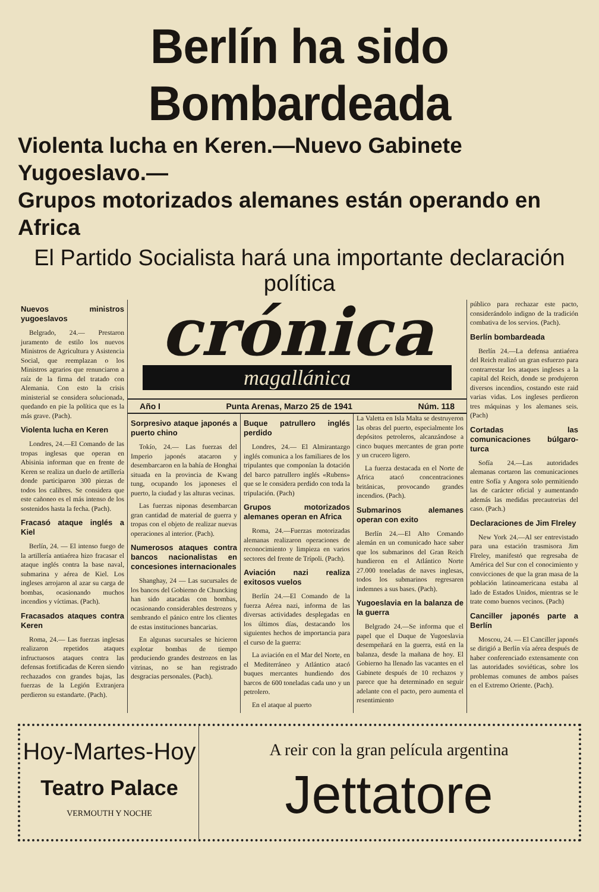Berlín ha sido Bombardeada
Violenta lucha en Keren.—Nuevo Gabinete Yugoeslavo.—
Grupos motorizados alemanes están operando en Africa
El Partido Socialista hará una importante declaración política
Nuevos ministros yugoeslavos
Belgrado, 24.— Prestaron juramento de estilo los nuevos Ministros de Agricultura y Asistencia Social, que reemplazan o los Ministros agrarios que renunciaron a raíz de la firma del tratado con Alemania. Con esto la crisis ministerial se considera solucionada, quedando en pie la política que es la más grave. (Pach).
Violenta lucha en Keren
Londres, 24.—El Comando de las tropas inglesas que operan en Abisinia informan que en frente de Keren se realiza un duelo de artillería donde participaron 300 piezas de todos los calibres. Se considera que este cañoneo es el más intenso de los sostenidos hasta la fecha. (Pach).
Fracasó ataque inglés a Kiel
Berlín, 24. — El intenso fuego de la artillería antiaérea hizo fracasar el ataque inglés contra la base naval, submarina y aérea de Kiel. Los ingleses arrojaron al azar su carga de bombas, ocasionando muchos incendios y víctimas. (Pach).
Fracasados ataques contra Keren
Roma, 24.— Las fuerzas inglesas realizaron repetidos ataques infructuosos ataques contra las defensas fortificadas de Keren siendo rechazados con grandes bajas, las fuerzas de la Legión Extranjera perdieron su estandarte. (Pach).
crónica
magallánica
Año I Punta Arenas, Marzo 25 de 1941 Núm. 118
Sorpresivo ataque japonés a puerto chino
Tokío, 24.— Las fuerzas del Imperio japonés atacaron y desembarcaron en la bahía de Honghai situada en la provincia de Kwang tung, ocupando los japoneses el puerto, la ciudad y las alturas vecinas.
Las fuerzas niponas desembarcan gran cantidad de material de guerra y tropas con el objeto de realizar nuevas operaciones al interior. (Pach).
Numerosos ataques contra bancos nacionalistas en concesiones internacionales
Shanghay, 24 — Las sucursales de los bancos del Gobierno de Chuncking han sido atacadas con bombas, ocasionando considerables destrozos y sembrando el pánico entre los clientes de estas instituciones bancarias.
En algunas sucursales se hicieron explotar bombas de tiempo produciendo grandes destrozos en las vitrinas, no se han registrado desgracias personales. (Pach).
Buque patrullero inglés perdido
Londres, 24.— El Almirantazgo inglés comunica a los familiares de los tripulantes que componían la dotación del barco patrullero inglés «Rubens» que se le considera perdido con toda la tripulación. (Pach)
Grupos motorizados alemanes operan en Africa
Roma, 24.—Fuerzas motorizadas alemanas realizaron operaciones de reconocimiento y limpieza en varios sectores del frente de Trípoli. (Pach).
Aviación nazi realiza exitosos vuelos
Berlín 24.—El Comando de la fuerza Aérea nazi, informa de las diversas actividades desplegadas en los últimos días, destacando los siguientes hechos de importancia para el curso de la guerra:
La aviación en el Mar del Norte, en el Mediterráneo y Atlántico atacó buques mercantes hundiendo dos barcos de 600 toneladas cada uno y un petrolero.
En el ataque al puerto
La Valetta en Isla Malta se destruyeron las obras del puerto, especialmente los depósitos petroleros, alcanzándose a cinco buques mercantes de gran porte y un crucero ligero.
La fuerza destacada en el Norte de Africa atacó concentraciones británicas, provocando grandes incendios. (Pach).
Submarinos alemanes operan con exito
Berlín 24.—El Alto Comando alemán en un comunicado hace saber que los submarinos del Gran Reich hundieron en el Atlántico Norte 27.000 toneladas de naves inglesas, todos los submarinos regresaren indemnes a sus bases. (Pach).
Yugoeslavia en la balanza de la guerra
Belgrado 24.—Se informa que el papel que el Duque de Yugoeslavia desempeñará en la guerra, está en la balanza, desde la mañana de hoy. El Gobierno ha llenado las vacantes en el Gabinete después de 10 rechazos y parece que ha determinado en seguir adelante con el pacto, pero aumenta el resentimiento
público para rechazar este pacto, considerándolo indigno de la tradición combativa de los servios. (Pach).
Berlín bombardeada
Berlín 24.—La defensa antiaérea del Reich realizó un gran esfuerzo para contrarrestar los ataques ingleses a la capital del Reich, donde se produjeron diversos incendios, costando este raid varias vidas. Los ingleses perdieron tres máquinas y los alemanes seis. (Pach)
Cortadas las comunicaciones búlgaro-turca
Sofía 24.—Las autoridades alemanas cortaron las comunicaciones entre Sofía y Angora solo permitiendo las de carácter oficial y aumentando además las medidas precautorias del caso. (Pach.)
Declaraciones de Jim Flreley
New York 24.—Al ser entrevistado para una estación trasmisora Jim Flreley, manifestó que regresaba de América del Sur con el conocimiento y convicciones de que la gran masa de la población latinoamericana estaba al lado de Estados Unidos, mientras se le trate como buenos vecinos. (Pach)
Canciller japonés parte a Berlín
Moscou, 24. — El Canciller japonés se dirigió a Berlín vía aérea después de haber conferenciado extensamente con las autoridades soviéticas, sobre los problemas comunes de ambos países en el Extremo Oriente. (Pach).
Hoy-Martes-Hoy
Teatro Palace
VERMOUTH Y NOCHE
A reir con la gran película argentina
Jettatore